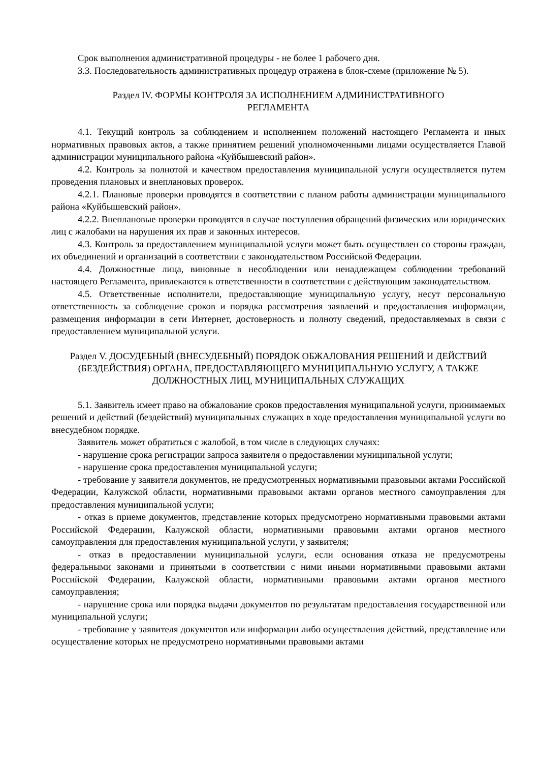Срок выполнения административной процедуры - не более 1 рабочего дня.
3.3. Последовательность административных процедур отражена в блок-схеме (приложение № 5).
Раздел IV. ФОРМЫ КОНТРОЛЯ ЗА ИСПОЛНЕНИЕМ АДМИНИСТРАТИВНОГО
РЕГЛАМЕНТА
4.1. Текущий контроль за соблюдением и исполнением положений настоящего Регламента и иных нормативных правовых актов, а также принятием решений уполномоченными лицами осуществляется Главой администрации муниципального района «Куйбышевский район».
4.2. Контроль за полнотой и качеством предоставления муниципальной услуги осуществляется путем проведения плановых и внеплановых проверок.
4.2.1. Плановые проверки проводятся в соответствии с планом работы администрации муниципального района «Куйбышевский район».
4.2.2. Внеплановые проверки проводятся в случае поступления обращений физических или юридических лиц с жалобами на нарушения их прав и законных интересов.
4.3. Контроль за предоставлением муниципальной услуги может быть осуществлен со стороны граждан, их объединений и организаций в соответствии с законодательством Российской Федерации.
4.4. Должностные лица, виновные в несоблюдении или ненадлежащем соблюдении требований настоящего Регламента, привлекаются к ответственности в соответствии с действующим законодательством.
4.5. Ответственные исполнители, предоставляющие муниципальную услугу, несут персональную ответственность за соблюдение сроков и порядка рассмотрения заявлений и предоставления информации, размещения информации в сети Интернет, достоверность и полноту сведений, предоставляемых в связи с предоставлением муниципальной услуги.
Раздел V. ДОСУДЕБНЫЙ (ВНЕСУДЕБНЫЙ) ПОРЯДОК ОБЖАЛОВАНИЯ РЕШЕНИЙ И ДЕЙСТВИЙ (БЕЗДЕЙСТВИЯ) ОРГАНА, ПРЕДОСТАВЛЯЮЩЕГО МУНИЦИПАЛЬНУЮ УСЛУГУ, А ТАКЖЕ ДОЛЖНОСТНЫХ ЛИЦ, МУНИЦИПАЛЬНЫХ СЛУЖАЩИХ
5.1. Заявитель имеет право на обжалование сроков предоставления муниципальной услуги, принимаемых решений и действий (бездействий) муниципальных служащих в ходе предоставления муниципальной услуги во внесудебном порядке.
Заявитель может обратиться с жалобой, в том числе в следующих случаях:
- нарушение срока регистрации запроса заявителя о предоставлении муниципальной услуги;
- нарушение срока предоставления муниципальной услуги;
- требование у заявителя документов, не предусмотренных нормативными правовыми актами Российской Федерации, Калужской области, нормативными правовыми актами органов местного самоуправления для предоставления муниципальной услуги;
- отказ в приеме документов, представление которых предусмотрено нормативными правовыми актами Российской Федерации, Калужской области, нормативными правовыми актами органов местного самоуправления для предоставления муниципальной услуги, у заявителя;
- отказ в предоставлении муниципальной услуги, если основания отказа не предусмотрены федеральными законами и принятыми в соответствии с ними иными нормативными правовыми актами Российской Федерации, Калужской области, нормативными правовыми актами органов местного самоуправления;
- нарушение срока или порядка выдачи документов по результатам предоставления государственной или муниципальной услуги;
- требование у заявителя документов или информации либо осуществления действий, представление или осуществление которых не предусмотрено нормативными правовыми актами